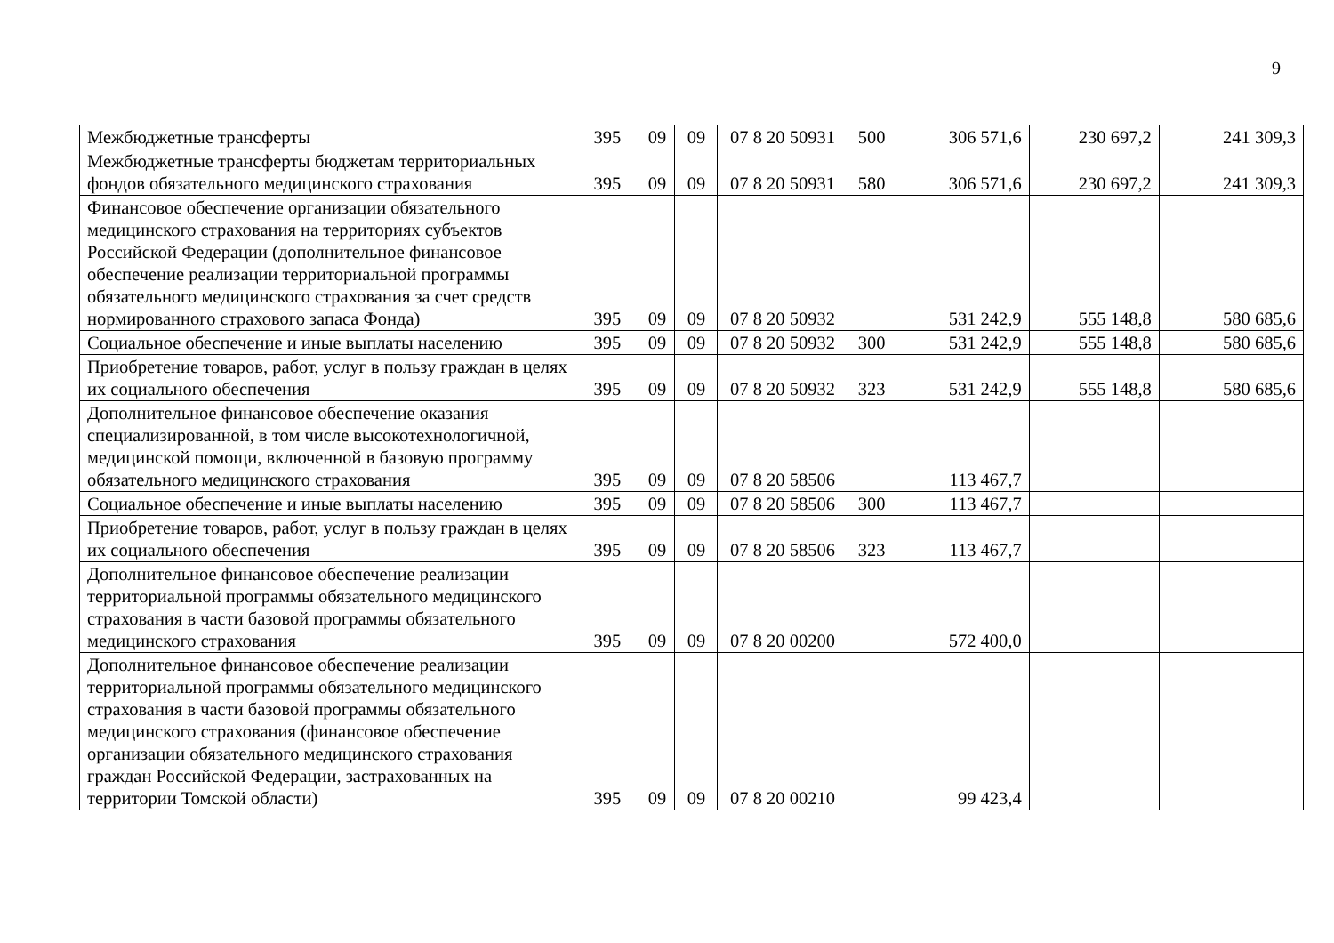9
| Межбюджетные трансферты | 395 | 09 | 09 | 07 8 20 50931 | 500 | 306 571,6 | 230 697,2 | 241 309,3 |
| Межбюджетные трансферты бюджетам территориальных фондов обязательного медицинского страхования | 395 | 09 | 09 | 07 8 20 50931 | 580 | 306 571,6 | 230 697,2 | 241 309,3 |
| Финансовое обеспечение организации обязательного медицинского страхования на территориях субъектов Российской Федерации (дополнительное финансовое обеспечение реализации территориальной программы обязательного медицинского страхования за счет средств нормированного страхового запаса Фонда) | 395 | 09 | 09 | 07 8 20 50932 | | 531 242,9 | 555 148,8 | 580 685,6 |
| Социальное обеспечение и иные выплаты населению | 395 | 09 | 09 | 07 8 20 50932 | 300 | 531 242,9 | 555 148,8 | 580 685,6 |
| Приобретение товаров, работ, услуг в пользу граждан в целях их социального обеспечения | 395 | 09 | 09 | 07 8 20 50932 | 323 | 531 242,9 | 555 148,8 | 580 685,6 |
| Дополнительное финансовое обеспечение оказания специализированной, в том числе высокотехнологичной, медицинской помощи, включенной в базовую программу обязательного медицинского страхования | 395 | 09 | 09 | 07 8 20 58506 | | 113 467,7 | | |
| Социальное обеспечение и иные выплаты населению | 395 | 09 | 09 | 07 8 20 58506 | 300 | 113 467,7 | | |
| Приобретение товаров, работ, услуг в пользу граждан в целях их социального обеспечения | 395 | 09 | 09 | 07 8 20 58506 | 323 | 113 467,7 | | |
| Дополнительное финансовое обеспечение реализации территориальной программы обязательного медицинского страхования в части базовой программы обязательного медицинского страхования | 395 | 09 | 09 | 07 8 20 00200 | | 572 400,0 | | |
| Дополнительное финансовое обеспечение реализации территориальной программы обязательного медицинского страхования в части базовой программы обязательного медицинского страхования (финансовое обеспечение организации обязательного медицинского страхования граждан Российской Федерации, застрахованных на территории Томской области) | 395 | 09 | 09 | 07 8 20 00210 | | 99 423,4 | | |